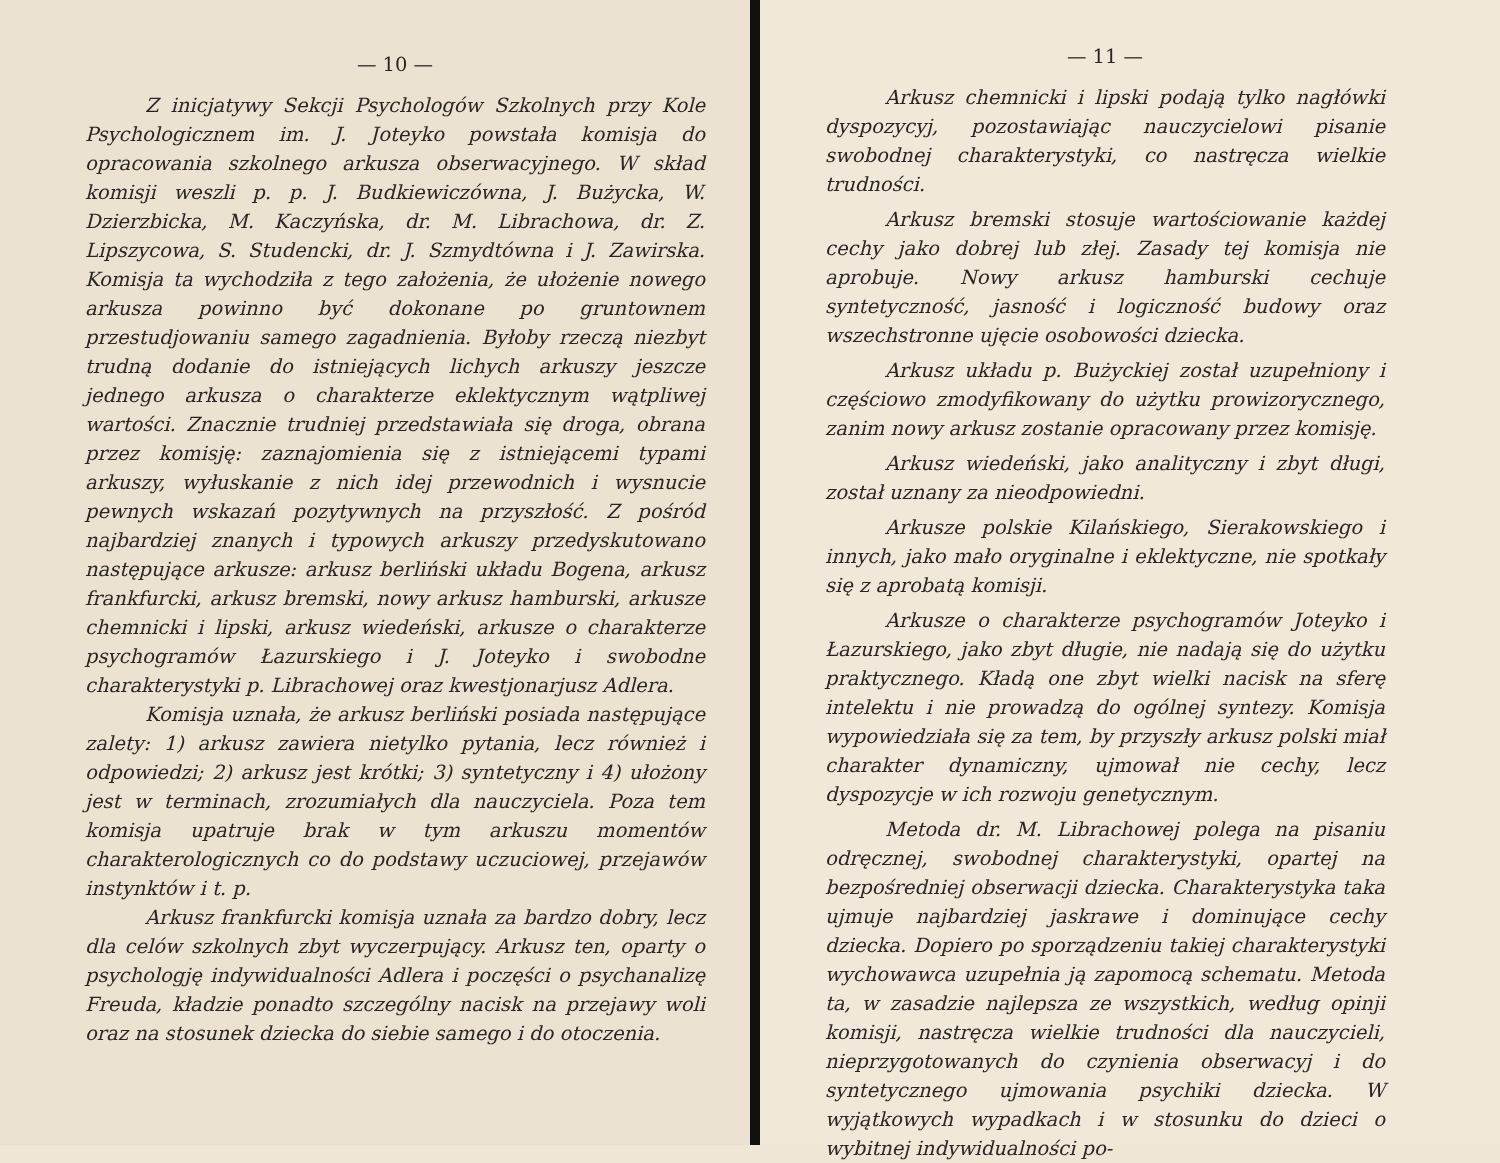— 10 —
Z inicjatywy Sekcji Psychologów Szkolnych przy Kole Psychologicznem im. J. Joteyko powstała komisja do opracowania szkolnego arkusza obserwacyjnego. W skład komisji weszli p. p. J. Budkiewiczówna, J. Bużycka, W. Dzierzbicka, M. Kaczyńska, dr. M. Librachowa, dr. Z. Lipszycowa, S. Studencki, dr. J. Szmydtówna i J. Zawirska. Komisja ta wychodziła z tego założenia, że ułożenie nowego arkusza powinno być dokonane po gruntownem przestudjowaniu samego zagadnienia. Byłoby rzeczą niezbyt trudną dodanie do istniejących lichych arkuszy jeszcze jednego arkusza o charakterze eklektycznym wątpliwej wartości. Znacznie trudniej przedstawiała się droga, obrana przez komisję: zaznajomienia się z istniejącemi typami arkuszy, wyłuskanie z nich idej przewodnich i wysnucie pewnych wskazań pozytywnych na przyszłość. Z pośród najbardziej znanych i typowych arkuszy przedyskutowano następujące arkusze: arkusz berliński układu Bogena, arkusz frankfurcki, arkusz bremski, nowy arkusz hamburski, arkusze chemnicki i lipski, arkusz wiedeński, arkusze o charakterze psychogramów Łazurskiego i J. Joteyko i swobodne charakterystyki p. Librachowej oraz kwestjonarjusz Adlera.
Komisja uznała, że arkusz berliński posiada następujące zalety: 1) arkusz zawiera nietylko pytania, lecz również i odpowiedzi; 2) arkusz jest krótki; 3) syntetyczny i 4) ułożony jest w terminach, zrozumiałych dla nauczyciela. Poza tem komisja upatruje brak w tym arkuszu momentów charakterologicznych co do podstawy uczuciowej, przejawów instynktów i t. p.
Arkusz frankfurcki komisja uznała za bardzo dobry, lecz dla celów szkolnych zbyt wyczerpujący. Arkusz ten, oparty o psychologję indywidualności Adlera i poczęści o psychanalizę Freuda, kładzie ponadto szczególny nacisk na przejawy woli oraz na stosunek dziecka do siebie samego i do otoczenia.
— 11 —
Arkusz chemnicki i lipski podają tylko nagłówki dyspozycyj, pozostawiając nauczycielowi pisanie swobodnej charakterystyki, co nastręcza wielkie trudności.
Arkusz bremski stosuje wartościowanie każdej cechy jako dobrej lub złej. Zasady tej komisja nie aprobuje. Nowy arkusz hamburski cechuje syntetyczność, jasność i logiczność budowy oraz wszechstronne ujęcie osobowości dziecka.
Arkusz układu p. Bużyckiej został uzupełniony i częściowo zmodyfikowany do użytku prowizorycznego, zanim nowy arkusz zostanie opracowany przez komisję.
Arkusz wiedeński, jako analityczny i zbyt długi, został uznany za nieodpowiedni.
Arkusze polskie Kilańskiego, Sierakowskiego i innych, jako mało oryginalne i eklektyczne, nie spotkały się z aprobatą komisji.
Arkusze o charakterze psychogramów Joteyko i Łazurskiego, jako zbyt długie, nie nadają się do użytku praktycznego. Kładą one zbyt wielki nacisk na sferę intelektu i nie prowadzą do ogólnej syntezy. Komisja wypowiedziała się za tem, by przyszły arkusz polski miał charakter dynamiczny, ujmował nie cechy, lecz dyspozycje w ich rozwoju genetycznym.
Metoda dr. M. Librachowej polega na pisaniu odręcznej, swobodnej charakterystyki, opartej na bezpośredniej obserwacji dziecka. Charakterystyka taka ujmuje najbardziej jaskrawe i dominujące cechy dziecka. Dopiero po sporządzeniu takiej charakterystyki wychowawca uzupełnia ją zapomocą schematu. Metoda ta, w zasadzie najlepsza ze wszystkich, według opinji komisji, nastręcza wielkie trudności dla nauczycieli, nieprzygotowanych do czynienia obserwacyj i do syntetycznego ujmowania psychiki dziecka. W wyjątkowych wypadkach i w stosunku do dzieci o wybitnej indywidualności po-